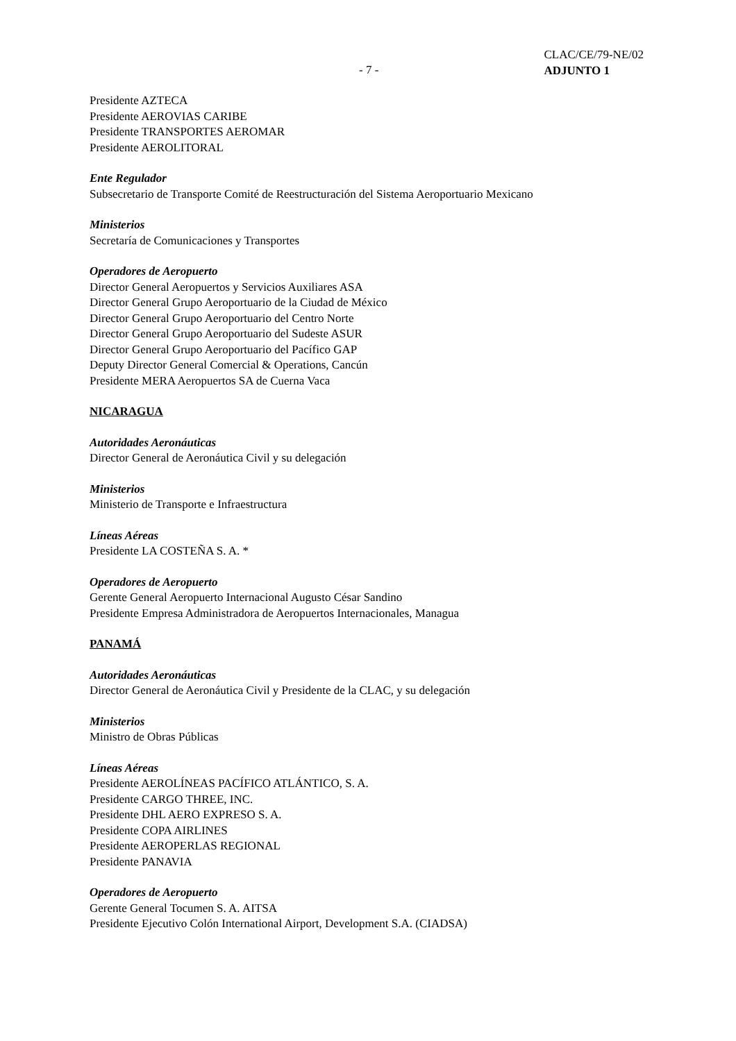CLAC/CE/79-NE/02
ADJUNTO 1
- 7 -
Presidente AZTECA
Presidente AEROVIAS CARIBE
Presidente TRANSPORTES AEROMAR
Presidente AEROLITORAL
Ente Regulador
Subsecretario de Transporte Comité de Reestructuración del Sistema Aeroportuario Mexicano
Ministerios
Secretaría de Comunicaciones y Transportes
Operadores de Aeropuerto
Director General Aeropuertos y Servicios Auxiliares ASA
Director General Grupo Aeroportuario de la Ciudad de México
Director General Grupo Aeroportuario del Centro Norte
Director General Grupo Aeroportuario del Sudeste ASUR
Director General Grupo Aeroportuario del Pacífico GAP
Deputy Director General Comercial & Operations, Cancún
Presidente MERA Aeropuertos SA de Cuerna Vaca
NICARAGUA
Autoridades Aeronáuticas
Director General de Aeronáutica Civil y su delegación
Ministerios
Ministerio de Transporte e Infraestructura
Líneas Aéreas
Presidente LA COSTEÑA S. A. *
Operadores de Aeropuerto
Gerente General Aeropuerto Internacional Augusto César Sandino
Presidente Empresa Administradora de Aeropuertos Internacionales, Managua
PANAMÁ
Autoridades Aeronáuticas
Director General de Aeronáutica Civil y Presidente de la CLAC, y su delegación
Ministerios
Ministro de Obras Públicas
Líneas Aéreas
Presidente AEROLÍNEAS PACÍFICO ATLÁNTICO, S. A.
Presidente CARGO THREE, INC.
Presidente DHL AERO EXPRESO S. A.
Presidente COPA AIRLINES
Presidente AEROPERLAS REGIONAL
Presidente PANAVIA
Operadores de Aeropuerto
Gerente General Tocumen S. A. AITSA
Presidente Ejecutivo Colón International Airport, Development S.A. (CIADSA)